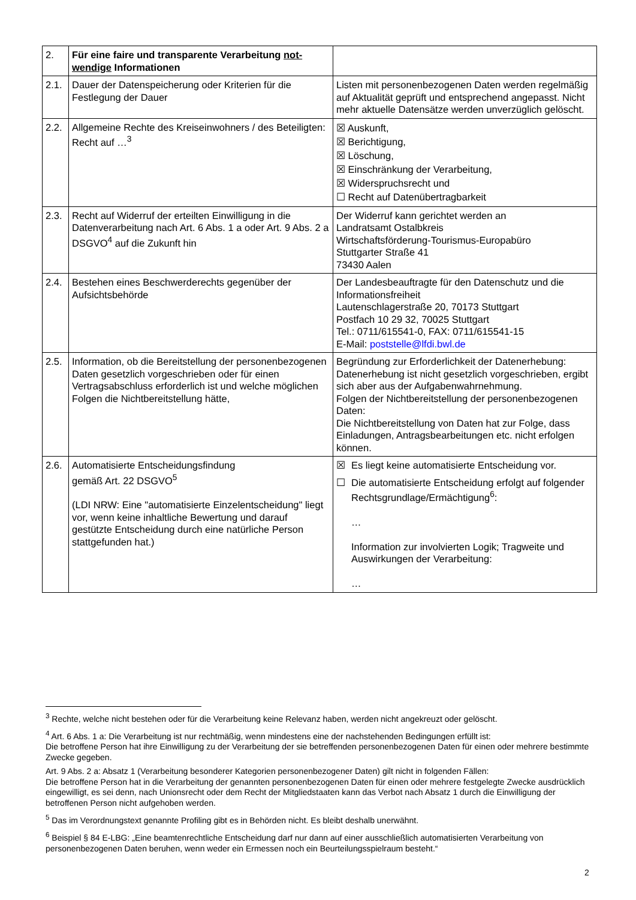| 2. | Für eine faire und transparente Verarbeitung not-wendige Informationen | |
| 2.1. | Dauer der Datenspeicherung oder Kriterien für die Festlegung der Dauer | Listen mit personenbezogenen Daten werden regelmäßig auf Aktualität geprüft und entsprechend angepasst. Nicht mehr aktuelle Datensätze werden unverzüglich gelöscht. |
| 2.2. | Allgemeine Rechte des Kreiseinwohners / des Beteiligten: Recht auf …<sup>3</sup> | ☒ Auskunft, ☒ Berichtigung, ☒ Löschung, ☒ Einschränkung der Verarbeitung, ☒ Widerspruchsrecht und ☐ Recht auf Datenübertragbarkeit |
| 2.3. | Recht auf Widerruf der erteilten Einwilligung in die Datenverarbeitung nach Art. 6 Abs. 1 a oder Art. 9 Abs. 2 a DSGVO<sup>4</sup> auf die Zukunft hin | Der Widerruf kann gerichtet werden an Landratsamt Ostalbkreis Wirtschaftsförderung-Tourismus-Europabüro Stuttgarter Straße 41 73430 Aalen |
| 2.4. | Bestehen eines Beschwerderechts gegenüber der Aufsichtsbehörde | Der Landesbeauftragte für den Datenschutz und die Informationsfreiheit Lautenschlagerstraße 20, 70173 Stuttgart Postfach 10 29 32, 70025 Stuttgart Tel.: 0711/615541-0, FAX: 0711/615541-15 E-Mail: poststelle@lfdi.bwl.de |
| 2.5. | Information, ob die Bereitstellung der personenbezogenen Daten gesetzlich vorgeschrieben oder für einen Vertragsabschluss erforderlich ist und welche möglichen Folgen die Nichtbereitstellung hätte, | Begründung zur Erforderlichkeit der Datenerhebung: Datenerhebung ist nicht gesetzlich vorgeschrieben, ergibt sich aber aus der Aufgabenwahrnehmung. Folgen der Nichtbereitstellung der personenbezogenen Daten: Die Nichtbereitstellung von Daten hat zur Folge, dass Einladungen, Antragsbearbeitungen etc. nicht erfolgen können. |
| 2.6. | Automatisierte Entscheidungsfindung gemäß Art. 22 DSGVO<sup>5</sup> (LDI NRW: Eine "automatisierte Einzelentscheidung" liegt vor, wenn keine inhaltliche Bewertung und darauf gestützte Entscheidung durch eine natürliche Person stattgefunden hat.) | ☒ Es liegt keine automatisierte Entscheidung vor. ☐ Die automatisierte Entscheidung erfolgt auf folgender Rechtsgrundlage/Ermächtigung<sup>6</sup>: … Information zur involvierten Logik; Tragweite und Auswirkungen der Verarbeitung: … |
<sup>3</sup> Rechte, welche nicht bestehen oder für die Verarbeitung keine Relevanz haben, werden nicht angekreuzt oder gelöscht.
<sup>4</sup> Art. 6 Abs. 1 a: Die Verarbeitung ist nur rechtmäßig, wenn mindestens eine der nachstehenden Bedingungen erfüllt ist:
Die betroffene Person hat ihre Einwilligung zu der Verarbeitung der sie betreffenden personenbezogenen Daten für einen oder mehrere bestimmte Zwecke gegeben.
Art. 9 Abs. 2 a: Absatz 1 (Verarbeitung besonderer Kategorien personenbezogener Daten) gilt nicht in folgenden Fällen:
Die betroffene Person hat in die Verarbeitung der genannten personenbezogenen Daten für einen oder mehrere festgelegte Zwecke ausdrücklich eingewilligt, es sei denn, nach Unionsrecht oder dem Recht der Mitgliedstaaten kann das Verbot nach Absatz 1 durch die Einwilligung der betroffenen Person nicht aufgehoben werden.
<sup>5</sup> Das im Verordnungstext genannte Profiling gibt es in Behörden nicht. Es bleibt deshalb unerwähnt.
<sup>6</sup> Beispiel § 84 E-LBG: „Eine beamtenrechtliche Entscheidung darf nur dann auf einer ausschließlich automatisierten Verarbeitung von personenbezogenen Daten beruhen, wenn weder ein Ermessen noch ein Beurteilungsspielraum besteht.“
2